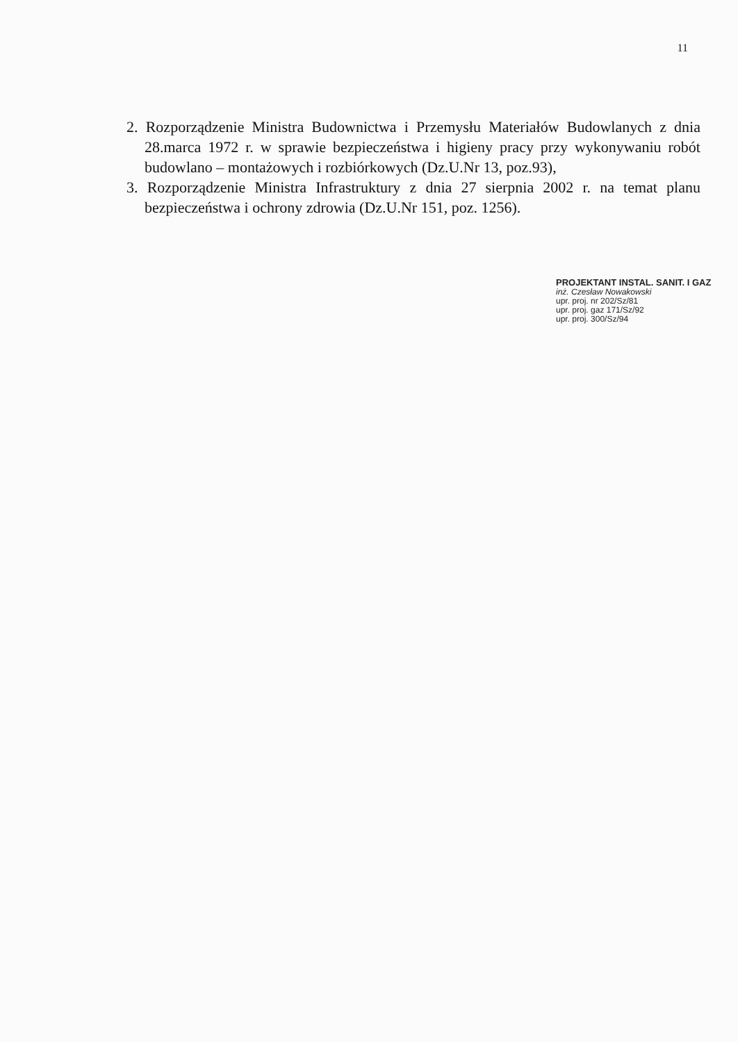11
2. Rozporządzenie Ministra Budownictwa i Przemysłu Materiałów Budowlanych z dnia 28.marca 1972 r. w sprawie bezpieczeństwa i higieny pracy przy wykonywaniu robót budowlano – montażowych i rozbiórkowych (Dz.U.Nr 13, poz.93),
3. Rozporządzenie Ministra Infrastruktury z dnia 27 sierpnia 2002 r. na temat planu bezpieczeństwa i ochrony zdrowia (Dz.U.Nr 151, poz. 1256).
PROJEKTANT INSTAL. SANIT. I GAZ
inż. Czesław Nowakowski
upr. proj. nr 202/Sz/81
upr. proj. gaz 171/Sz/92
upr. proj. 300/Sz/94